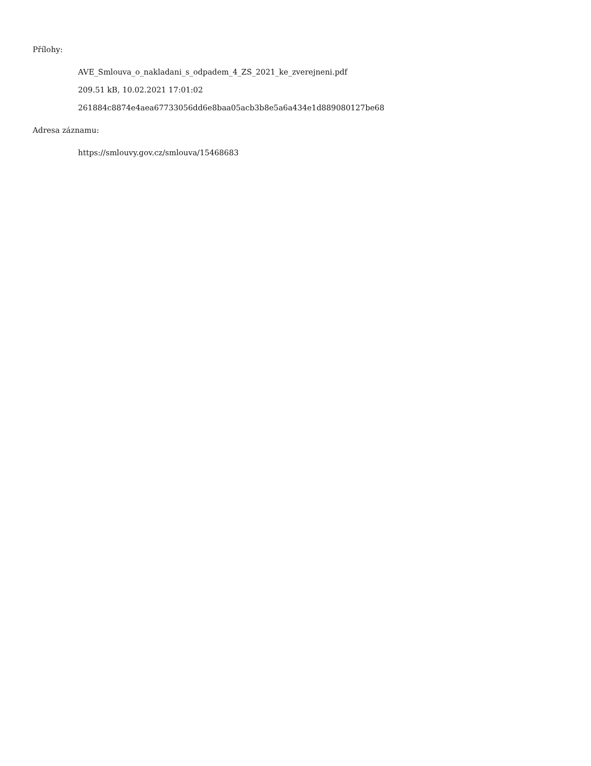Přílohy:
AVE_Smlouva_o_nakladani_s_odpadem_4_ZS_2021_ke_zverejneni.pdf
209.51 kB, 10.02.2021 17:01:02
261884c8874e4aea67733056dd6e8baa05acb3b8e5a6a434e1d889080127be68
Adresa záznamu:
https://smlouvy.gov.cz/smlouva/15468683